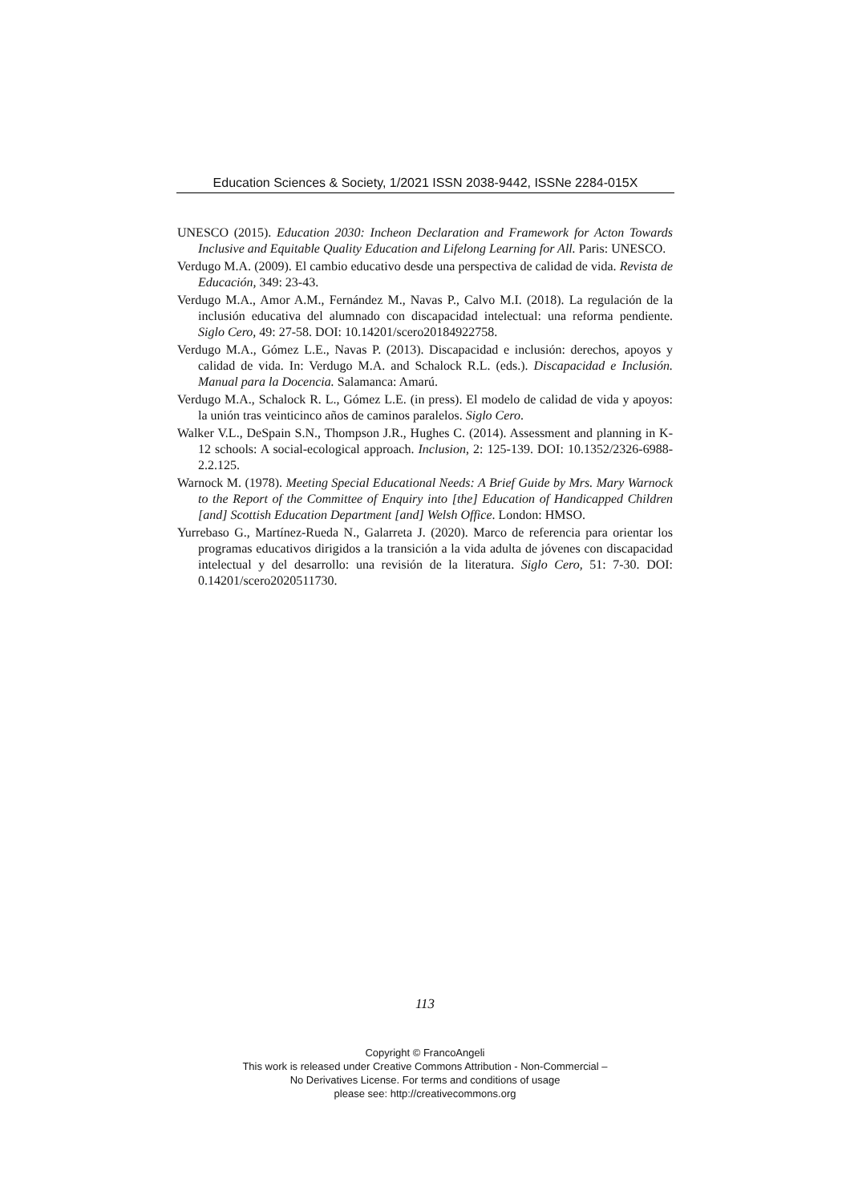Education Sciences & Society, 1/2021 ISSN 2038-9442, ISSNe 2284-015X
UNESCO (2015). Education 2030: Incheon Declaration and Framework for Acton Towards Inclusive and Equitable Quality Education and Lifelong Learning for All. Paris: UNESCO.
Verdugo M.A. (2009). El cambio educativo desde una perspectiva de calidad de vida. Revista de Educación, 349: 23-43.
Verdugo M.A., Amor A.M., Fernández M., Navas P., Calvo M.I. (2018). La regulación de la inclusión educativa del alumnado con discapacidad intelectual: una reforma pendiente. Siglo Cero, 49: 27-58. DOI: 10.14201/scero20184922758.
Verdugo M.A., Gómez L.E., Navas P. (2013). Discapacidad e inclusión: derechos, apoyos y calidad de vida. In: Verdugo M.A. and Schalock R.L. (eds.). Discapacidad e Inclusión. Manual para la Docencia. Salamanca: Amarú.
Verdugo M.A., Schalock R. L., Gómez L.E. (in press). El modelo de calidad de vida y apoyos: la unión tras veinticinco años de caminos paralelos. Siglo Cero.
Walker V.L., DeSpain S.N., Thompson J.R., Hughes C. (2014). Assessment and planning in K-12 schools: A social-ecological approach. Inclusion, 2: 125-139. DOI: 10.1352/2326-6988-2.2.125.
Warnock M. (1978). Meeting Special Educational Needs: A Brief Guide by Mrs. Mary Warnock to the Report of the Committee of Enquiry into [the] Education of Handicapped Children [and] Scottish Education Department [and] Welsh Office. London: HMSO.
Yurrebaso G., Martínez-Rueda N., Galarreta J. (2020). Marco de referencia para orientar los programas educativos dirigidos a la transición a la vida adulta de jóvenes con discapacidad intelectual y del desarrollo: una revisión de la literatura. Siglo Cero, 51: 7-30. DOI: 0.14201/scero2020511730.
113
Copyright © FrancoAngeli
This work is released under Creative Commons Attribution - Non-Commercial –
No Derivatives License. For terms and conditions of usage
please see: http://creativecommons.org